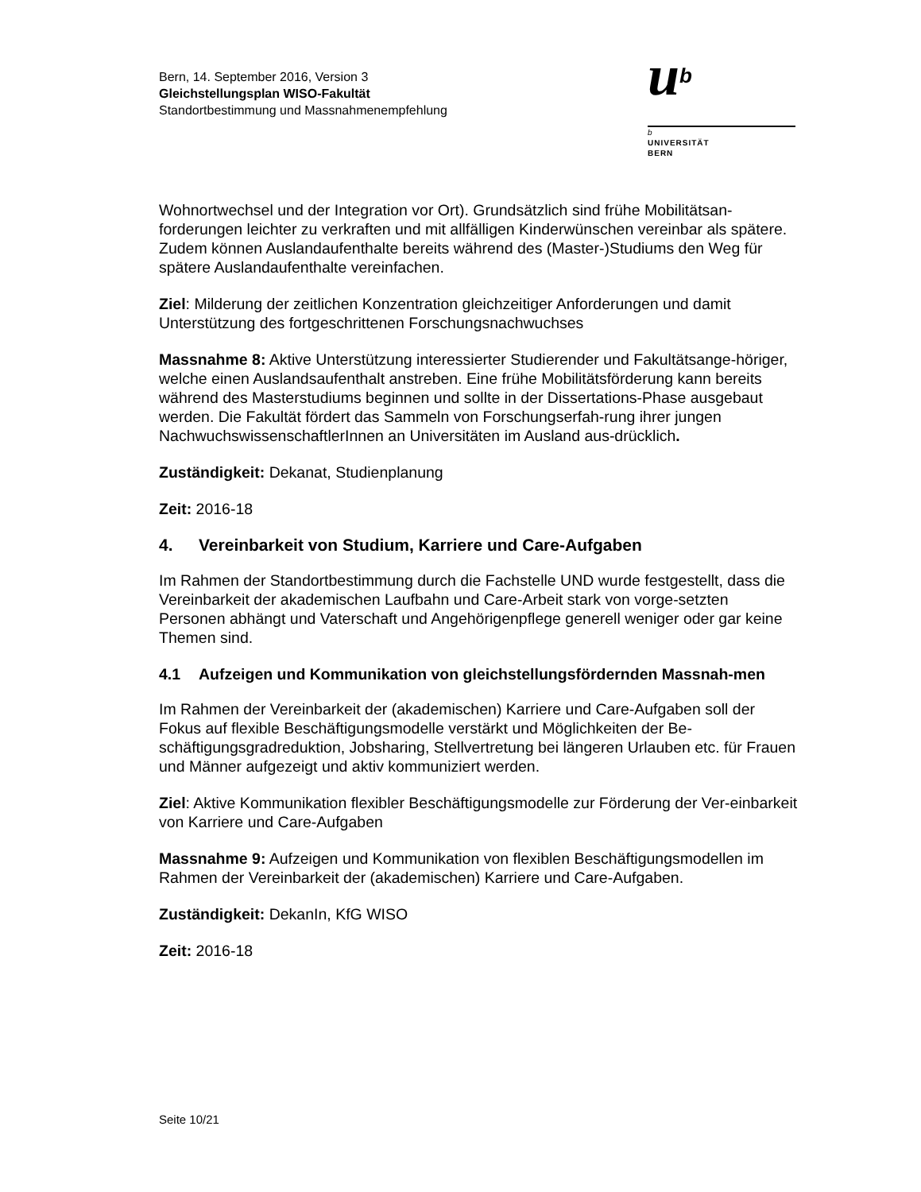Bern, 14. September 2016, Version 3
Gleichstellungsplan WISO-Fakultät
Standortbestimmung und Massnahmenempfehlung
ub
b
UNIVERSITÄT
BERN
Wohnortwechsel und der Integration vor Ort). Grundsätzlich sind frühe Mobilitätsan-forderungen leichter zu verkraften und mit allfälligen Kinderwünschen vereinbar als spätere. Zudem können Auslandaufenthalte bereits während des (Master-)Studiums den Weg für spätere Auslandaufenthalte vereinfachen.
Ziel: Milderung der zeitlichen Konzentration gleichzeitiger Anforderungen und damit Unterstützung des fortgeschrittenen Forschungsnachwuchses
Massnahme 8: Aktive Unterstützung interessierter Studierender und Fakultätsange-höriger, welche einen Auslandsaufenthalt anstreben. Eine frühe Mobilitätsförderung kann bereits während des Masterstudiums beginnen und sollte in der Dissertations-Phase ausgebaut werden. Die Fakultät fördert das Sammeln von Forschungserfah-rung ihrer jungen NachwuchswissenschaftlerInnen an Universitäten im Ausland aus-drücklich.
Zuständigkeit: Dekanat, Studienplanung
Zeit: 2016-18
4. Vereinbarkeit von Studium, Karriere und Care-Aufgaben
Im Rahmen der Standortbestimmung durch die Fachstelle UND wurde festgestellt, dass die Vereinbarkeit der akademischen Laufbahn und Care-Arbeit stark von vorge-setzten Personen abhängt und Vaterschaft und Angehörigenpflege generell weniger oder gar keine Themen sind.
4.1 Aufzeigen und Kommunikation von gleichstellungsfördernden Massnah-men
Im Rahmen der Vereinbarkeit der (akademischen) Karriere und Care-Aufgaben soll der Fokus auf flexible Beschäftigungsmodelle verstärkt und Möglichkeiten der Be-schäftigungsgradreduktion, Jobsharing, Stellvertretung bei längeren Urlauben etc. für Frauen und Männer aufgezeigt und aktiv kommuniziert werden.
Ziel: Aktive Kommunikation flexibler Beschäftigungsmodelle zur Förderung der Ver-einbarkeit von Karriere und Care-Aufgaben
Massnahme 9: Aufzeigen und Kommunikation von flexiblen Beschäftigungsmodellen im Rahmen der Vereinbarkeit der (akademischen) Karriere und Care-Aufgaben.
Zuständigkeit: DekanIn, KfG WISO
Zeit: 2016-18
Seite 10/21